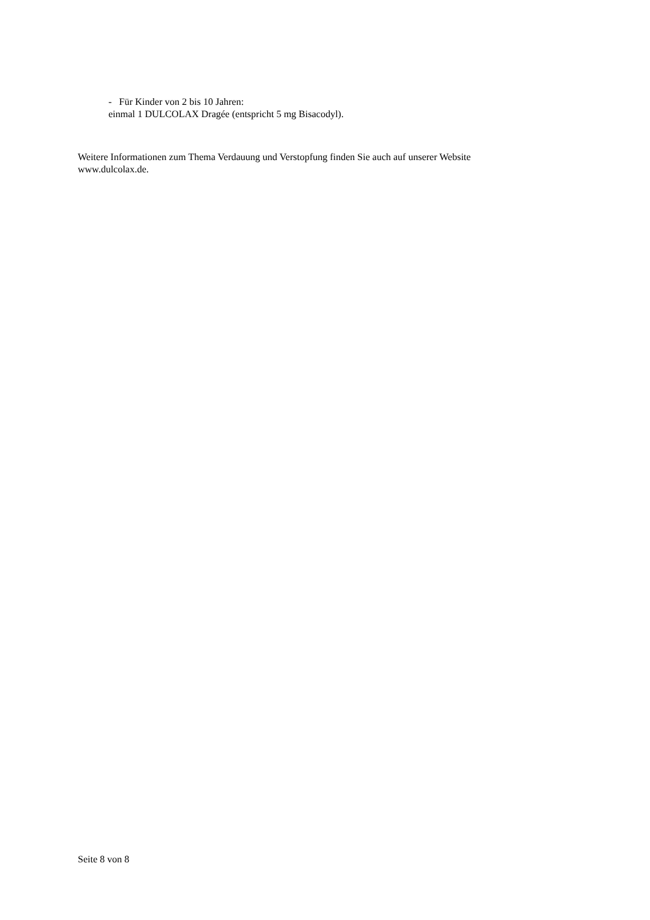- Für Kinder von 2 bis 10 Jahren:
einmal 1 DULCOLAX Dragée (entspricht 5 mg Bisacodyl).
Weitere Informationen zum Thema Verdauung und Verstopfung finden Sie auch auf unserer Website
www.dulcolax.de.
Seite 8 von 8